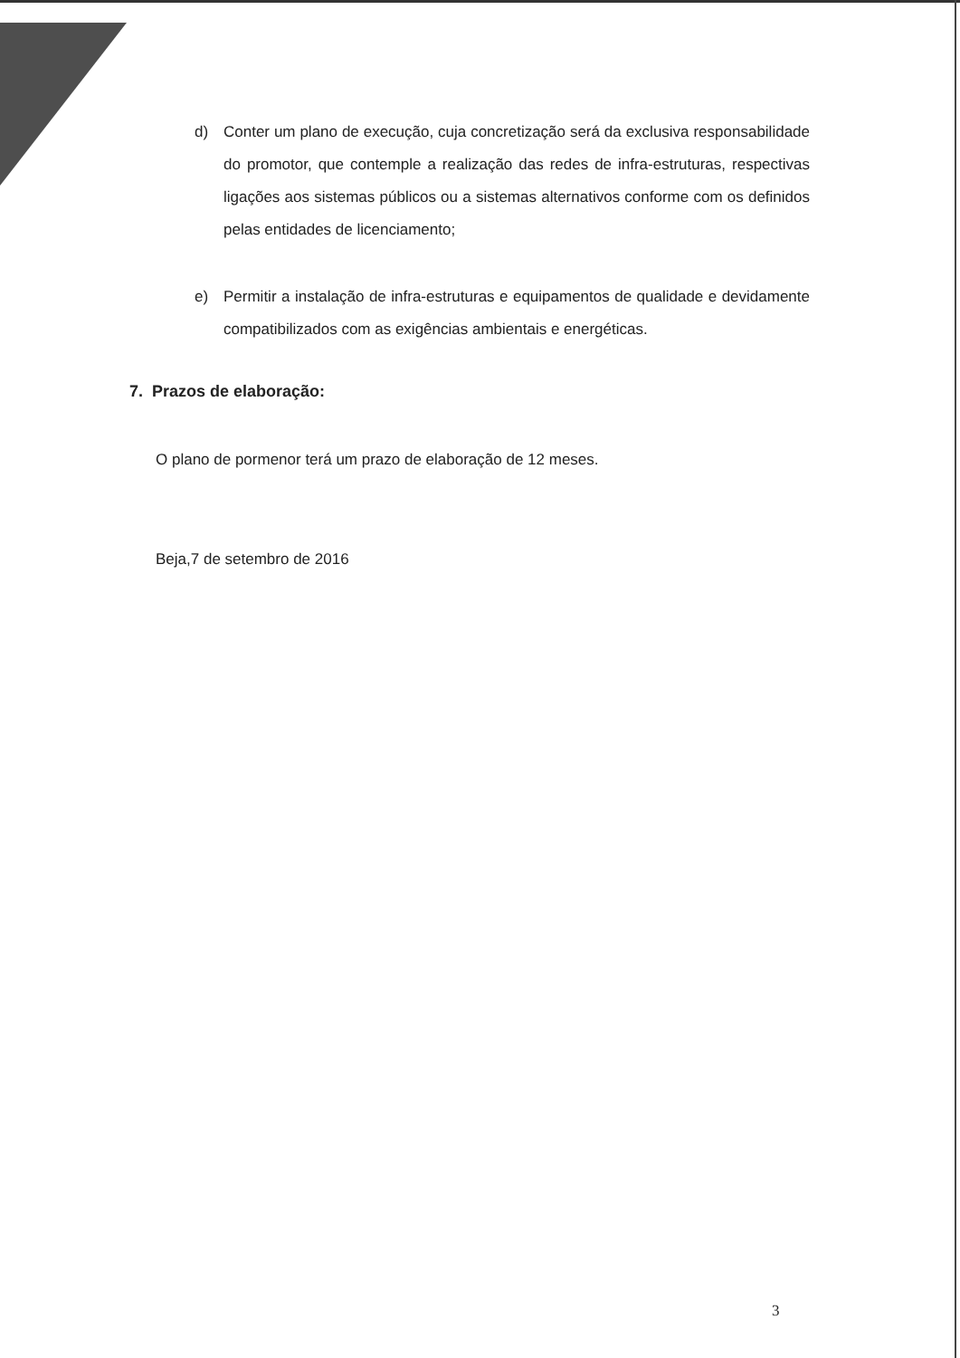d) Conter um plano de execução, cuja concretização será da exclusiva responsabilidade do promotor, que contemple a realização das redes de infra-estruturas, respectivas ligações aos sistemas públicos ou a sistemas alternativos conforme com os definidos pelas entidades de licenciamento;
e) Permitir a instalação de infra-estruturas e equipamentos de qualidade e devidamente compatibilizados com as exigências ambientais e energéticas.
7. Prazos de elaboração:
O plano de pormenor terá um prazo de elaboração de 12 meses.
Beja,7 de setembro de 2016
3